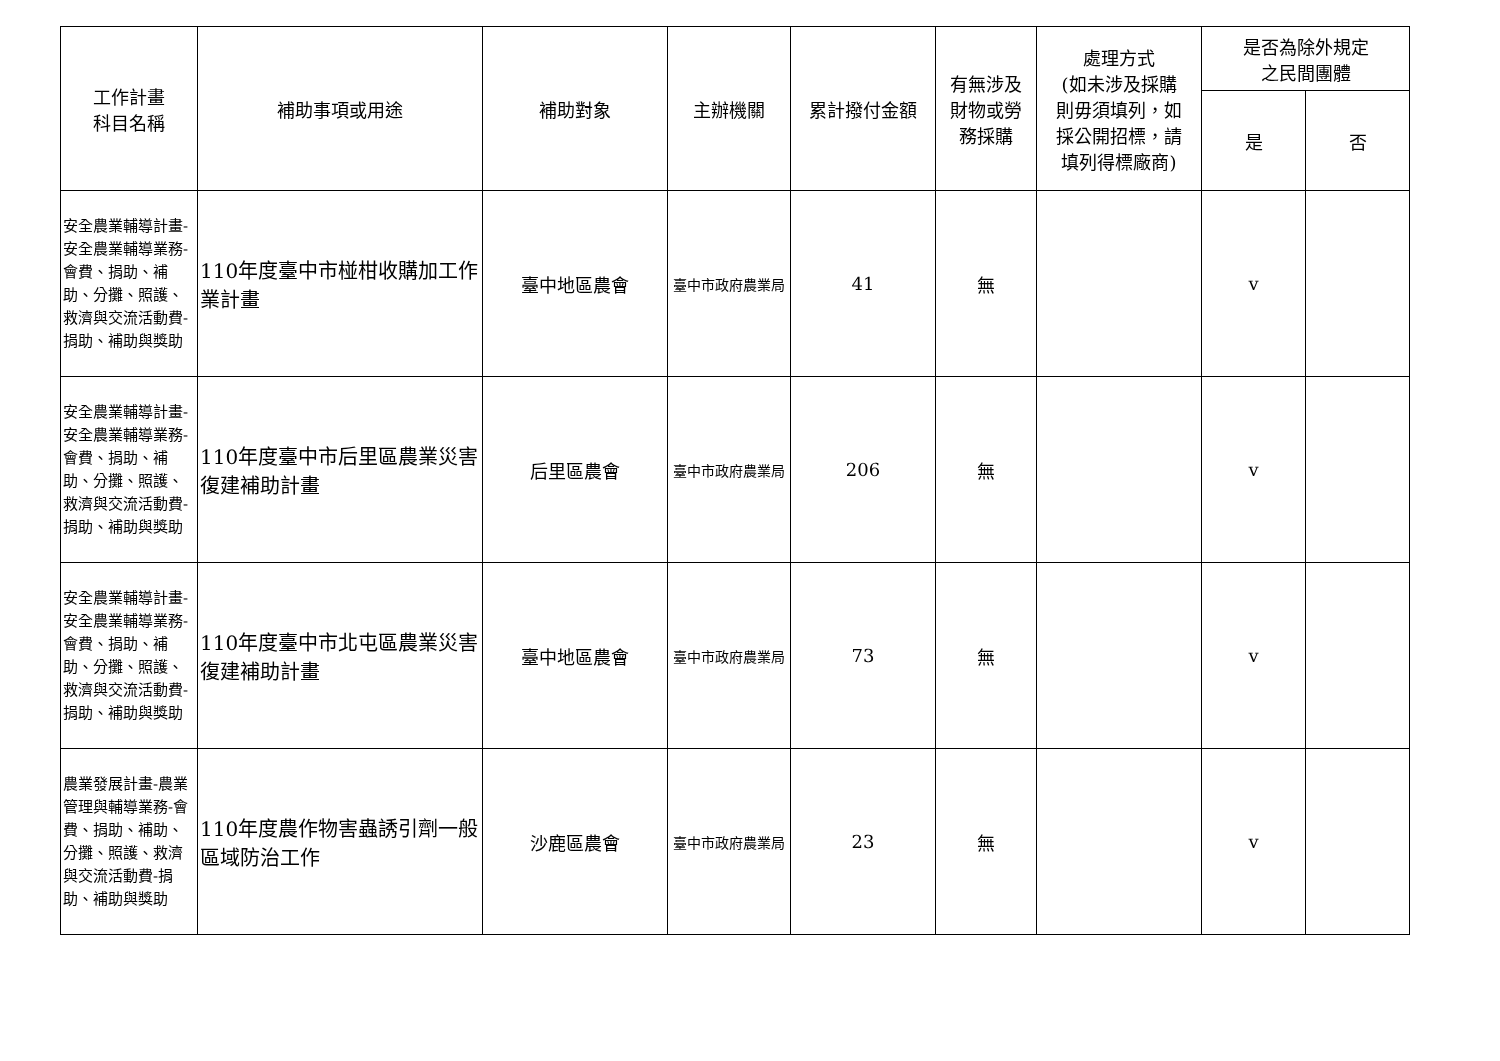| 工作計畫 科目名稱 | 補助事項或用途 | 補助對象 | 主辦機關 | 累計撥付金額 | 有無涉及 財物或勞 務採購 | 處理方式 (如未涉及採購 則毋須填列，如 採公開招標，請 填列得標廠商) | 是否為除外規定 之民間團體 | |
| --- | --- | --- | --- | --- | --- | --- | --- | --- |
| | | | | | | | 是 | 否 |
| 安全農業輔導計畫-安全農業輔導業務-會費、捐助、補助、分攤、照護、救濟與交流活動費-捐助、補助與獎助 | 110年度臺中市椪柑收購加工作業計畫 | 臺中地區農會 | 臺中市政府農業局 | 41 | 無 | | v | |
| 安全農業輔導計畫-安全農業輔導業務-會費、捐助、補助、分攤、照護、救濟與交流活動費-捐助、補助與獎助 | 110年度臺中市后里區農業災害復建補助計畫 | 后里區農會 | 臺中市政府農業局 | 206 | 無 | | v | |
| 安全農業輔導計畫-安全農業輔導業務-會費、捐助、補助、分攤、照護、救濟與交流活動費-捐助、補助與獎助 | 110年度臺中市北屯區農業災害復建補助計畫 | 臺中地區農會 | 臺中市政府農業局 | 73 | 無 | | v | |
| 農業發展計畫-農業管理與輔導業務-會費、捐助、補助、分攤、照護、救濟與交流活動費-捐助、補助與獎助 | 110年度農作物害蟲誘引劑一般區域防治工作 | 沙鹿區農會 | 臺中市政府農業局 | 23 | 無 | | v | |